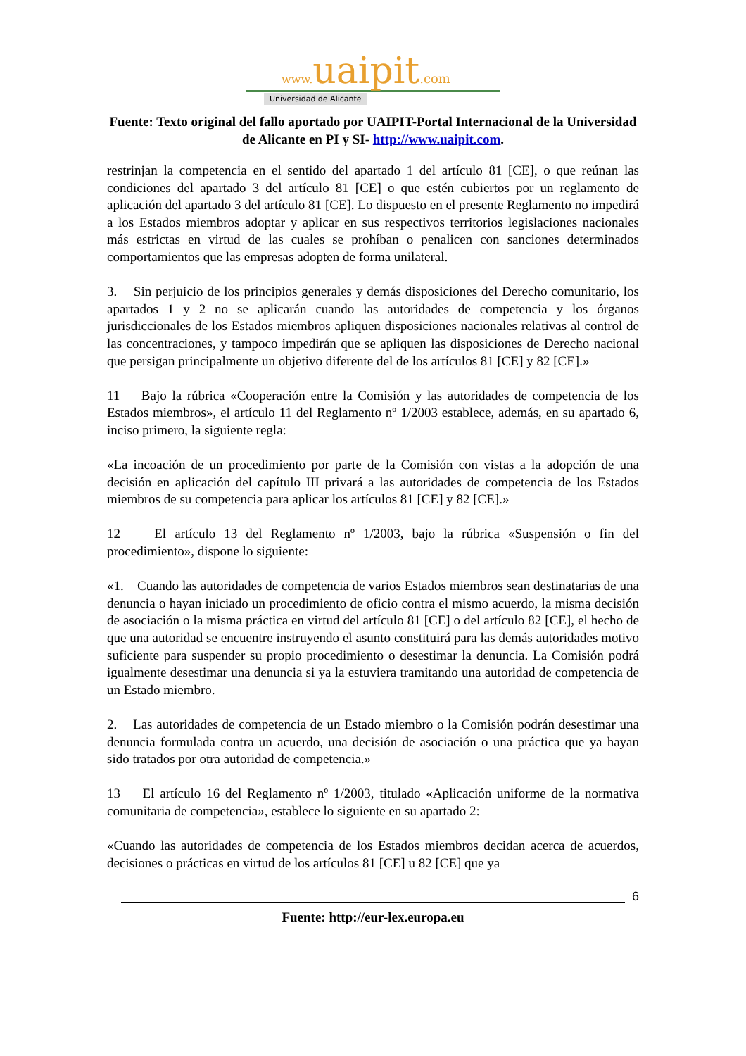www. uaipit.com
Universidad de Alicante
Fuente: Texto original del fallo aportado por UAIPIT-Portal Internacional de la Universidad de Alicante en PI y SI- http://www.uaipit.com.
restrinjan la competencia en el sentido del apartado 1 del artículo 81 [CE], o que reúnan las condiciones del apartado 3 del artículo 81 [CE] o que estén cubiertos por un reglamento de aplicación del apartado 3 del artículo 81 [CE]. Lo dispuesto en el presente Reglamento no impedirá a los Estados miembros adoptar y aplicar en sus respectivos territorios legislaciones nacionales más estrictas en virtud de las cuales se prohíban o penalicen con sanciones determinados comportamientos que las empresas adopten de forma unilateral.
3. Sin perjuicio de los principios generales y demás disposiciones del Derecho comunitario, los apartados 1 y 2 no se aplicarán cuando las autoridades de competencia y los órganos jurisdiccionales de los Estados miembros apliquen disposiciones nacionales relativas al control de las concentraciones, y tampoco impedirán que se apliquen las disposiciones de Derecho nacional que persigan principalmente un objetivo diferente del de los artículos 81 [CE] y 82 [CE].»
11 Bajo la rúbrica «Cooperación entre la Comisión y las autoridades de competencia de los Estados miembros», el artículo 11 del Reglamento nº 1/2003 establece, además, en su apartado 6, inciso primero, la siguiente regla:
«La incoación de un procedimiento por parte de la Comisión con vistas a la adopción de una decisión en aplicación del capítulo III privará a las autoridades de competencia de los Estados miembros de su competencia para aplicar los artículos 81 [CE] y 82 [CE].»
12 El artículo 13 del Reglamento nº 1/2003, bajo la rúbrica «Suspensión o fin del procedimiento», dispone lo siguiente:
«1. Cuando las autoridades de competencia de varios Estados miembros sean destinatarias de una denuncia o hayan iniciado un procedimiento de oficio contra el mismo acuerdo, la misma decisión de asociación o la misma práctica en virtud del artículo 81 [CE] o del artículo 82 [CE], el hecho de que una autoridad se encuentre instruyendo el asunto constituirá para las demás autoridades motivo suficiente para suspender su propio procedimiento o desestimar la denuncia. La Comisión podrá igualmente desestimar una denuncia si ya la estuviera tramitando una autoridad de competencia de un Estado miembro.
2. Las autoridades de competencia de un Estado miembro o la Comisión podrán desestimar una denuncia formulada contra un acuerdo, una decisión de asociación o una práctica que ya hayan sido tratados por otra autoridad de competencia.»
13 El artículo 16 del Reglamento nº 1/2003, titulado «Aplicación uniforme de la normativa comunitaria de competencia», establece lo siguiente en su apartado 2:
«Cuando las autoridades de competencia de los Estados miembros decidan acerca de acuerdos, decisiones o prácticas en virtud de los artículos 81 [CE] u 82 [CE] que ya
6
Fuente: http://eur-lex.europa.eu